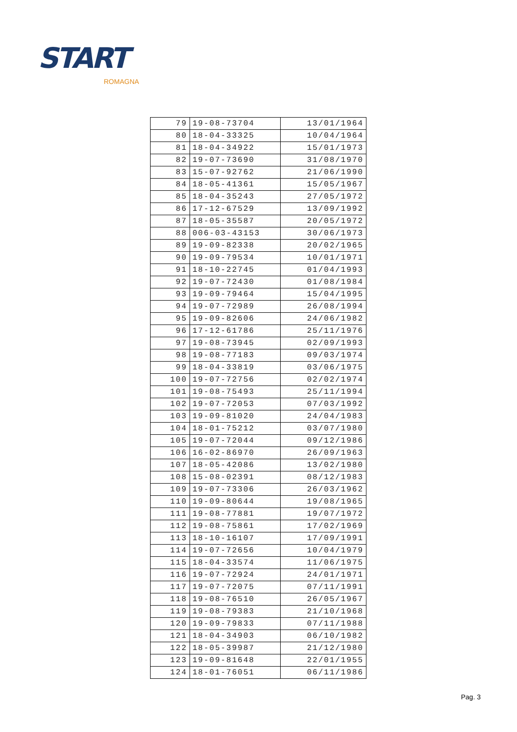START
ROMAGNA
| 79 | 19-08-73704 | 13/01/1964 |
| 80 | 18-04-33325 | 10/04/1964 |
| 81 | 18-04-34922 | 15/01/1973 |
| 82 | 19-07-73690 | 31/08/1970 |
| 83 | 15-07-92762 | 21/06/1990 |
| 84 | 18-05-41361 | 15/05/1967 |
| 85 | 18-04-35243 | 27/05/1972 |
| 86 | 17-12-67529 | 13/09/1992 |
| 87 | 18-05-35587 | 20/05/1972 |
| 88 | 006-03-43153 | 30/06/1973 |
| 89 | 19-09-82338 | 20/02/1965 |
| 90 | 19-09-79534 | 10/01/1971 |
| 91 | 18-10-22745 | 01/04/1993 |
| 92 | 19-07-72430 | 01/08/1984 |
| 93 | 19-09-79464 | 15/04/1995 |
| 94 | 19-07-72989 | 26/08/1994 |
| 95 | 19-09-82606 | 24/06/1982 |
| 96 | 17-12-61786 | 25/11/1976 |
| 97 | 19-08-73945 | 02/09/1993 |
| 98 | 19-08-77183 | 09/03/1974 |
| 99 | 18-04-33819 | 03/06/1975 |
| 100 | 19-07-72756 | 02/02/1974 |
| 101 | 19-08-75493 | 25/11/1994 |
| 102 | 19-07-72053 | 07/03/1992 |
| 103 | 19-09-81020 | 24/04/1983 |
| 104 | 18-01-75212 | 03/07/1980 |
| 105 | 19-07-72044 | 09/12/1986 |
| 106 | 16-02-86970 | 26/09/1963 |
| 107 | 18-05-42086 | 13/02/1980 |
| 108 | 15-08-02391 | 08/12/1983 |
| 109 | 19-07-73306 | 26/03/1962 |
| 110 | 19-09-80644 | 19/08/1965 |
| 111 | 19-08-77881 | 19/07/1972 |
| 112 | 19-08-75861 | 17/02/1969 |
| 113 | 18-10-16107 | 17/09/1991 |
| 114 | 19-07-72656 | 10/04/1979 |
| 115 | 18-04-33574 | 11/06/1975 |
| 116 | 19-07-72924 | 24/01/1971 |
| 117 | 19-07-72075 | 07/11/1991 |
| 118 | 19-08-76510 | 26/05/1967 |
| 119 | 19-08-79383 | 21/10/1968 |
| 120 | 19-09-79833 | 07/11/1988 |
| 121 | 18-04-34903 | 06/10/1982 |
| 122 | 18-05-39987 | 21/12/1980 |
| 123 | 19-09-81648 | 22/01/1955 |
| 124 | 18-01-76051 | 06/11/1986 |
Pag. 3